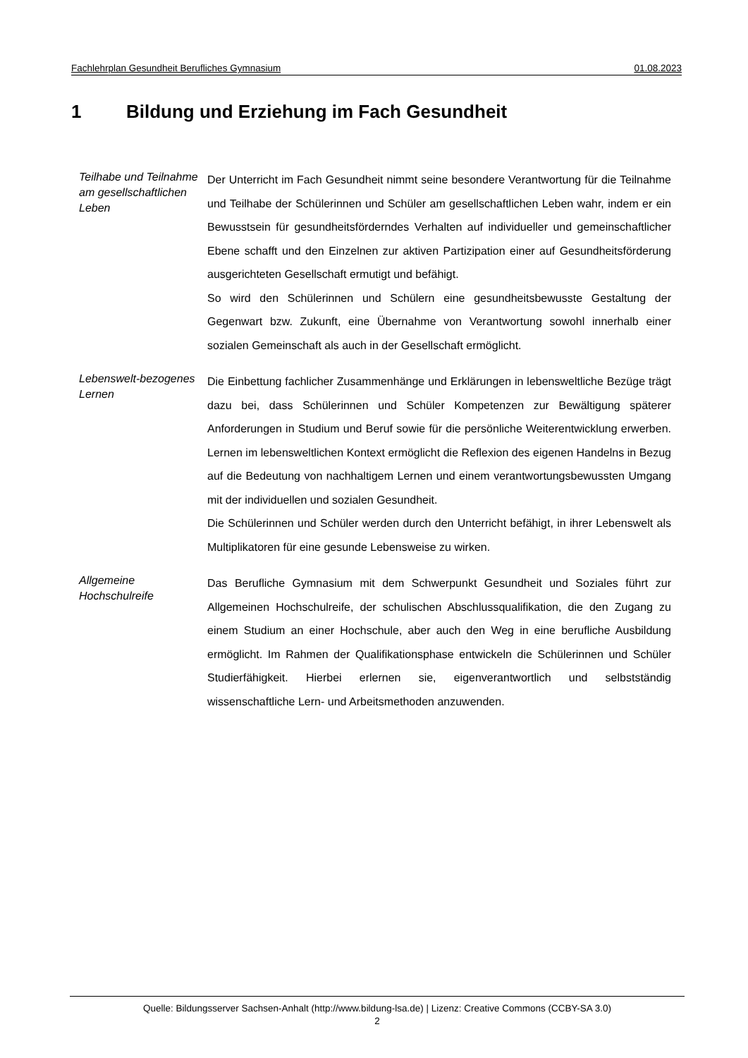Fachlehrplan Gesundheit Berufliches Gymnasium 01.08.2023
1 Bildung und Erziehung im Fach Gesundheit
Teilhabe und Teilnahme am gesellschaftlichen Leben
Der Unterricht im Fach Gesundheit nimmt seine besondere Verantwortung für die Teilnahme und Teilhabe der Schülerinnen und Schüler am gesellschaftlichen Leben wahr, indem er ein Bewusstsein für gesundheitsförderndes Verhalten auf individueller und gemeinschaftlicher Ebene schafft und den Einzelnen zur aktiven Partizipation einer auf Gesundheitsförderung ausgerichteten Gesellschaft ermutigt und befähigt.
So wird den Schülerinnen und Schülern eine gesundheitsbewusste Gestaltung der Gegenwart bzw. Zukunft, eine Übernahme von Verantwortung sowohl innerhalb einer sozialen Gemeinschaft als auch in der Gesellschaft ermöglicht.
Lebenswelt-bezogenes Lernen
Die Einbettung fachlicher Zusammenhänge und Erklärungen in lebensweltliche Bezüge trägt dazu bei, dass Schülerinnen und Schüler Kompetenzen zur Bewältigung späterer Anforderungen in Studium und Beruf sowie für die persönliche Weiterentwicklung erwerben. Lernen im lebensweltlichen Kontext ermöglicht die Reflexion des eigenen Handelns in Bezug auf die Bedeutung von nachhaltigem Lernen und einem verantwortungsbewussten Umgang mit der individuellen und sozialen Gesundheit.
Die Schülerinnen und Schüler werden durch den Unterricht befähigt, in ihrer Lebenswelt als Multiplikatoren für eine gesunde Lebensweise zu wirken.
Allgemeine Hochschulreife
Das Berufliche Gymnasium mit dem Schwerpunkt Gesundheit und Soziales führt zur Allgemeinen Hochschulreife, der schulischen Abschlussqualifikation, die den Zugang zu einem Studium an einer Hochschule, aber auch den Weg in eine berufliche Ausbildung ermöglicht. Im Rahmen der Qualifikationsphase entwickeln die Schülerinnen und Schüler Studierfähigkeit. Hierbei erlernen sie, eigenverantwortlich und selbstständig wissenschaftliche Lern- und Arbeitsmethoden anzuwenden.
Quelle: Bildungsserver Sachsen-Anhalt (http://www.bildung-lsa.de) | Lizenz: Creative Commons (CCBY-SA 3.0)
2